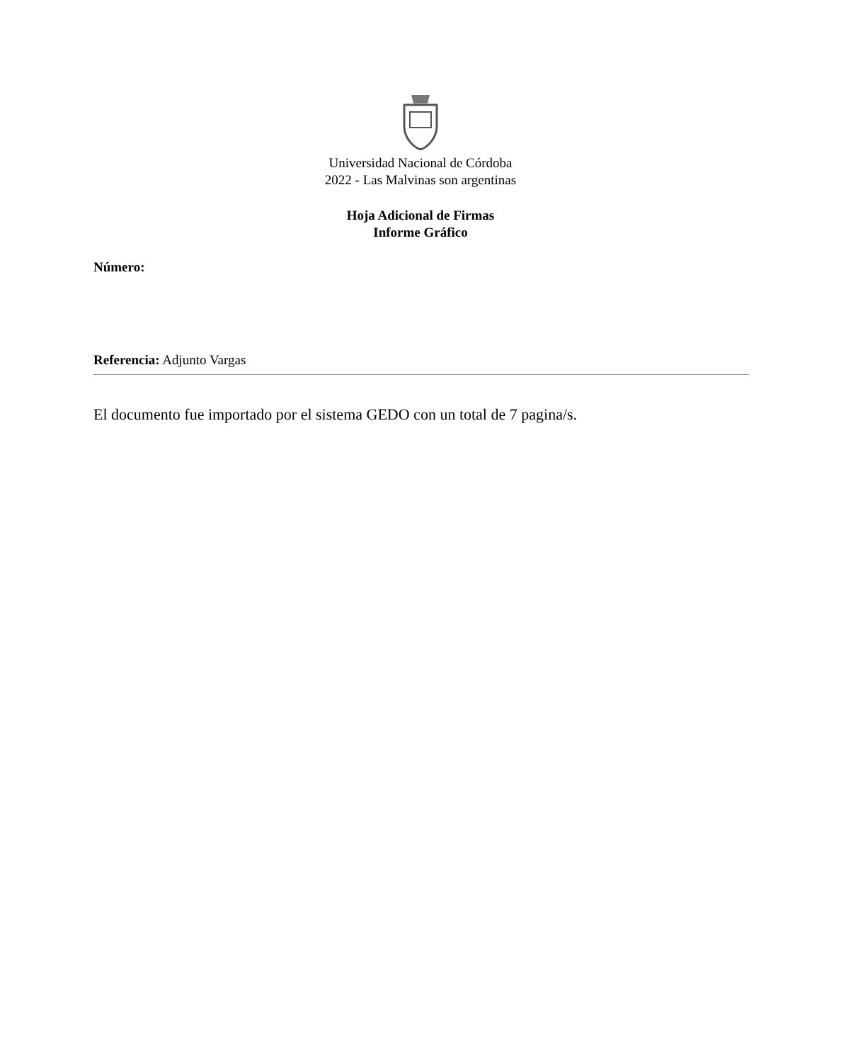Universidad Nacional de Córdoba
2022 - Las Malvinas son argentinas
Hoja Adicional de Firmas
Informe Gráfico
Número:
Referencia: Adjunto Vargas
El documento fue importado por el sistema GEDO con un total de 7 pagina/s.